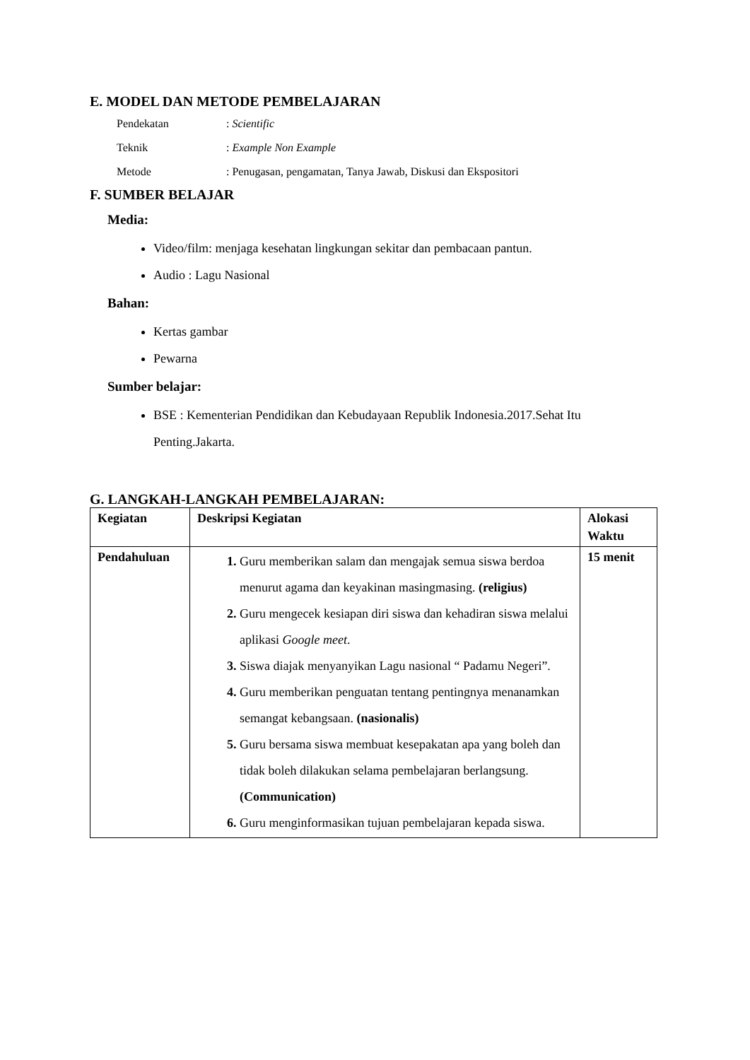E. MODEL DAN METODE PEMBELAJARAN
Pendekatan: Scientific
Teknik: Example Non Example
Metode: Penugasan, pengamatan, Tanya Jawab, Diskusi dan Ekspositori
F. SUMBER BELAJAR
Media:
Video/film: menjaga kesehatan lingkungan sekitar dan pembacaan pantun.
Audio : Lagu Nasional
Bahan:
Kertas gambar
Pewarna
Sumber belajar:
BSE : Kementerian Pendidikan dan Kebudayaan Republik Indonesia.2017.Sehat Itu Penting.Jakarta.
G. LANGKAH-LANGKAH PEMBELAJARAN:
| Kegiatan | Deskripsi Kegiatan | Alokasi Waktu |
| --- | --- | --- |
| Pendahuluan | Guru memberikan salam dan mengajak semua siswa berdoa menurut agama dan keyakinan masingmasing. (religius) Guru mengecek kesiapan diri siswa dan kehadiran siswa melalui aplikasi Google meet . Siswa diajak menyanyikan Lagu nasional “ Padamu Negeri”. Guru memberikan penguatan tentang pentingnya menanamkan semangat kebangsaan. (nasionalis) Guru bersama siswa membuat kesepakatan apa yang boleh dan tidak boleh dilakukan selama pembelajaran berlangsung. (Communication) Guru menginformasikan tujuan pembelajaran kepada siswa. | 15 menit |